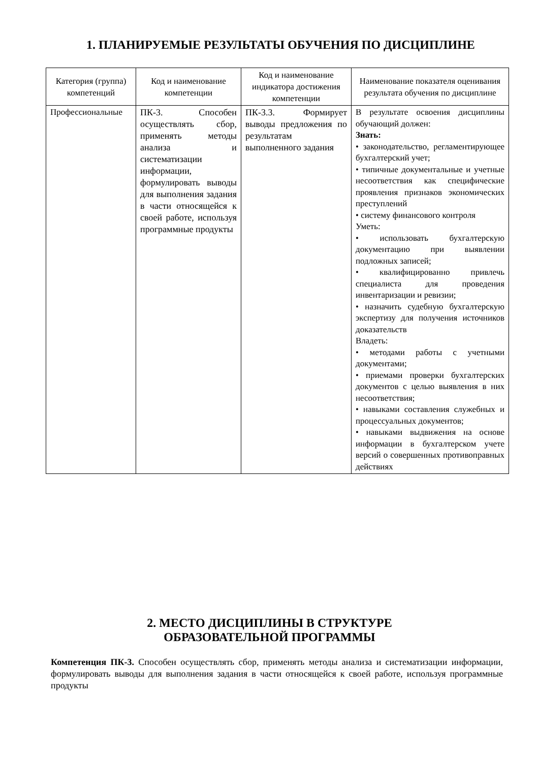1. ПЛАНИРУЕМЫЕ РЕЗУЛЬТАТЫ ОБУЧЕНИЯ ПО ДИСЦИПЛИНЕ
| Категория (группа) компетенций | Код и наименование компетенции | Код и наименование индикатора достижения компетенции | Наименование показателя оценивания результата обучения по дисциплине |
| --- | --- | --- | --- |
| Профессиональные | ПК-3. Способен осуществлять сбор, применять методы анализа и систематизации информации, формулировать выводы для выполнения задания в части относящейся к своей работе, используя программные продукты | ПК-3.3. Формирует выводы предложения по результатам выполненного задания | В результате освоения дисциплины обучающий должен: Знать: • законодательство, регламентирующее бухгалтерский учет; • типичные документальные и учетные несоответствия как специфические проявления признаков экономических преступлений • систему финансового контроля Уметь: • использовать бухгалтерскую документацию при выявлении подложных записей; • квалифицированно привлечь специалиста для проведения инвентаризации и ревизии; • назначить судебную бухгалтерскую экспертизу для получения источников доказательств Владеть: • методами работы с учетными документами; • приемами проверки бухгалтерских документов с целью выявления в них несоответствия; • навыками составления служебных и процессуальных документов; • навыками выдвижения на основе информации в бухгалтерском учете версий о совершенных противоправных действиях |
2. МЕСТО ДИСЦИПЛИНЫ В СТРУКТУРЕ
ОБРАЗОВАТЕЛЬНОЙ ПРОГРАММЫ
Компетенция ПК-3. Способен осуществлять сбор, применять методы анализа и систематизации информации, формулировать выводы для выполнения задания в части относящейся к своей работе, используя программные продукты